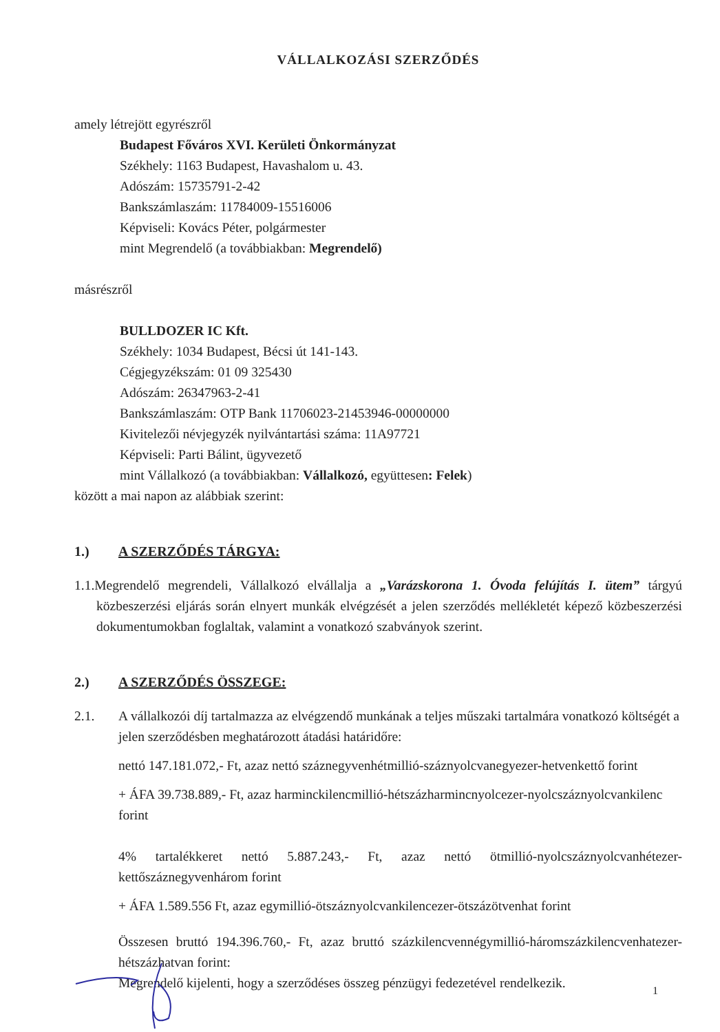VÁLLALKOZÁSI SZERZŐDÉS
amely létrejött egyrészről
Budapest Főváros XVI. Kerületi Önkormányzat
Székhely: 1163 Budapest, Havashalom u. 43.
Adószám: 15735791-2-42
Bankszámlaszám: 11784009-15516006
Képviseli: Kovács Péter, polgármester
mint Megrendelő (a továbbiakban: Megrendelő)
másrészről
BULLDOZER IC Kft.
Székhely: 1034 Budapest, Bécsi út 141-143.
Cégjegyzékszám: 01 09 325430
Adószám: 26347963-2-41
Bankszámlaszám: OTP Bank 11706023-21453946-00000000
Kivitelezői névjegyzék nyilvántartási száma: 11A97721
Képviseli: Parti Bálint, ügyvezető
mint Vállalkozó (a továbbiakban: Vállalkozó, együttesen: Felek)
között a mai napon az alábbiak szerint:
1.) A SZERZŐDÉS TÁRGYA:
1.1.Megrendelő megrendeli, Vállalkozó elvállalja a „Varázskorona 1. Óvoda felújítás I. ütem” tárgyú közbeszerzési eljárás során elnyert munkák elvégzését a jelen szerződés mellékletét képező közbeszerzési dokumentumokban foglaltak, valamint a vonatkozó szabványok szerint.
2.) A SZERZŐDÉS ÖSSZEGE:
2.1. A vállalkozói díj tartalmazza az elvégzendő munkának a teljes műszaki tartalmára vonatkozó költségét a jelen szerződésben meghatározott átadási határidőre:
nettó 147.181.072,- Ft, azaz nettó száznegyvenhétmillió-száznyolcvanegyezer-hetvenkettő forint
+ ÁFA 39.738.889,- Ft, azaz harminckilencmillió-hétszázharmincnyolcezer-nyolcszáznyolcvankilenc forint
4% tartalékkeret nettó 5.887.243,- Ft, azaz nettó ötmillió-nyolcszáznyolcvanhétezer-kettőszáznegyvenhárom forint
+ ÁFA 1.589.556 Ft, azaz egymillió-ötszáznyolcvankilencezer-ötszázötvenhat forint
Összesen bruttó 194.396.760,- Ft, azaz bruttó százkilencvennégymillió-háromszázkilencvenhatezer-hétszázhatvan forint:
Megrendelő kijelenti, hogy a szerződéses összeg pénzügyi fedezetével rendelkezik.
1